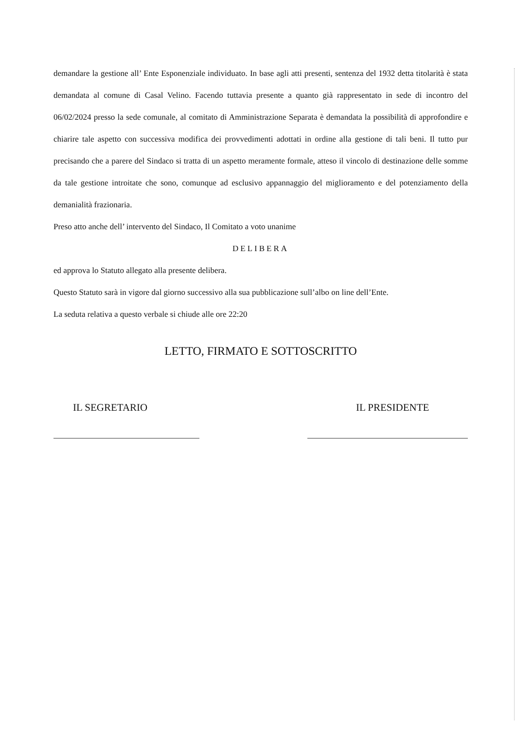demandare la gestione all’ Ente Esponenziale individuato. In base agli atti presenti, sentenza del 1932 detta titolarità è stata demandata al comune di Casal Velino. Facendo tuttavia presente a quanto già rappresentato in sede di incontro del 06/02/2024 presso la sede comunale, al comitato di Amministrazione Separata è demandata la possibilità di approfondire e chiarire tale aspetto con successiva modifica dei provvedimenti adottati in ordine alla gestione di tali beni. Il tutto pur precisando che a parere del Sindaco si tratta di un aspetto meramente formale, atteso il vincolo di destinazione delle somme da tale gestione introitate che sono, comunque ad esclusivo appannaggio del miglioramento e del potenziamento della demanialità frazionaria.
Preso atto anche dell’ intervento del Sindaco, Il Comitato a voto unanime
DELIBERA
ed approva lo Statuto allegato alla presente delibera.
Questo Statuto sarà in vigore dal giorno successivo alla sua pubblicazione sull’albo on line dell’Ente.
La seduta relativa a questo verbale si chiude alle ore 22:20
LETTO, FIRMATO E SOTTOSCRITTO
IL SEGRETARIO IL PRESIDENTE